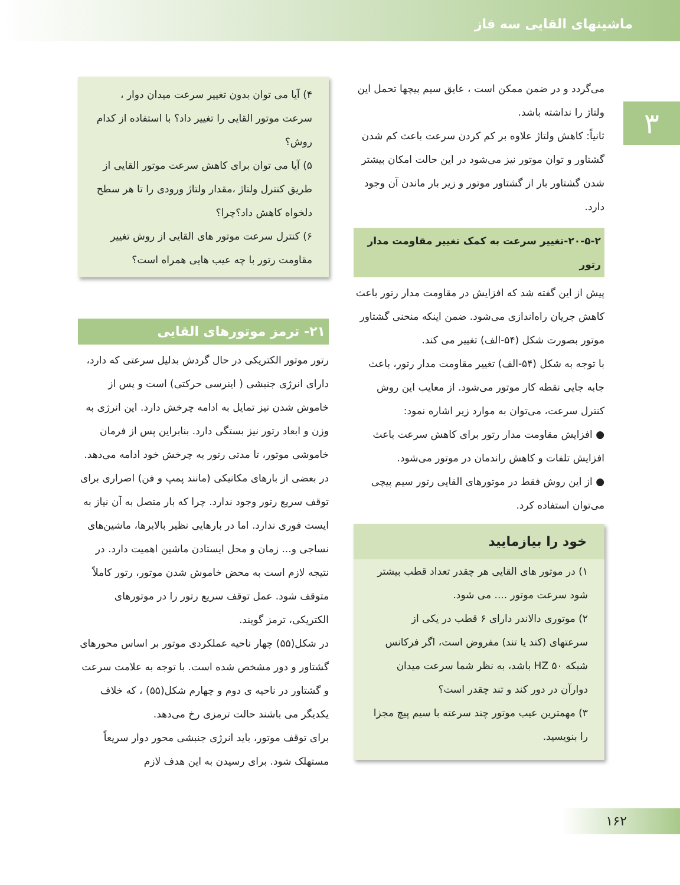ماشینهای القایی سه فاز
۳
می‌گردد و در ضمن ممکن است ، عایق سیم پیچها تحمل این ولتاژ را نداشته باشد.
ثانیاً: کاهش ولتاژ علاوه بر کم کردن سرعت باعث کم شدن گشتاور و توان موتور نیز می‌شود در این حالت امکان بیشتر شدن گشتاور بار از گشتاور موتور و زیر بار ماندن آن وجود دارد.
۲۰-۵-۲-تغییر سرعت به کمک تغییر مقاومت مدار رتور
پیش از این گفته شد که افزایش در مقاومت مدار رتور باعث کاهش جریان راه‌اندازی می‌شود. ضمن اینکه منحنی گشتاور موتور بصورت شکل (۵۴-الف) تغییر می کند.
با توجه به شکل (۵۴-الف) تغییر مقاومت مدار رتور، باعث جابه جایی نقطه کار موتور می‌شود. از معایب این روش کنترل سرعت، می‌توان به موارد زیر اشاره نمود:
● افزایش مقاومت مدار رتور برای کاهش سرعت باعث افزایش تلفات و کاهش راندمان در موتور می‌شود.
● از این روش فقط در موتورهای القایی رتور سیم پیچی می‌توان استفاده کرد.
خود را بیازمایید
۱) در موتور های القایی هر چقدر تعداد قطب بیشتر شود سرعت موتور .... می شود.
۲) موتوری دالاندر دارای ۶ قطب در یکی از سرعتهای (کند یا تند) مفروض است، اگر فرکانس شبکه HZ ۵۰ باشد، به نظر شما سرعت میدان دوارآن در دور کند و تند چقدر است؟
۳) مهمترین عیب موتور چند سرعته با سیم پیچ مجزا را بنویسید.
۴) آیا می توان بدون تغییر سرعت میدان دوار ، سرعت موتور القایی را تغییر داد؟ با استفاده از کدام روش؟
۵) آیا می توان برای کاهش سرعت موتور القایی از طریق کنترل ولتاژ ،مقدار ولتاژ ورودی را تا هر سطح دلخواه کاهش داد؟چرا؟
۶) کنترل سرعت موتور های القایی از روش تغییر مقاومت رتور با چه عیب هایی همراه است؟
۲۱- ترمز موتورهای القایی
رتور موتور الکتریکی در حال گردش بدلیل سرعتی که دارد، دارای انرژی جنبشی ( اینرسی حرکتی) است و پس از خاموش شدن نیز تمایل به ادامه چرخش دارد. این انرژی به وزن و ابعاد رتور نیز بستگی دارد. بنابراین پس از فرمان خاموشی موتور، تا مدتی رتور به چرخش خود ادامه می‌دهد.
در بعضی از بارهای مکانیکی (مانند پمپ و فن) اصراری برای توقف سریع رتور وجود ندارد. چرا که بار متصل به آن نیاز به ایست فوری ندارد. اما در بارهایی نظیر بالابرها، ماشین‌های نساجی و... زمان و محل ایستادن ماشین اهمیت دارد. در نتیجه لازم است به محض خاموش شدن موتور، رتور کاملاً متوقف شود. عمل توقف سریع رتور را در موتورهای الکتریکی، ترمز گویند.
در شکل(۵۵) چهار ناحیه عملکردی موتور بر اساس محورهای گشتاور و دور مشخص شده است. با توجه به علامت سرعت و گشتاور در ناحیه ی دوم و چهارم شکل(۵۵) ، که خلاف یکدیگر می باشند حالت ترمزی رخ می‌دهد.
برای توقف موتور، باید انرژی جنبشی محور دوار سریعاً مستهلک شود. برای رسیدن به این هدف لازم
۱۶۲